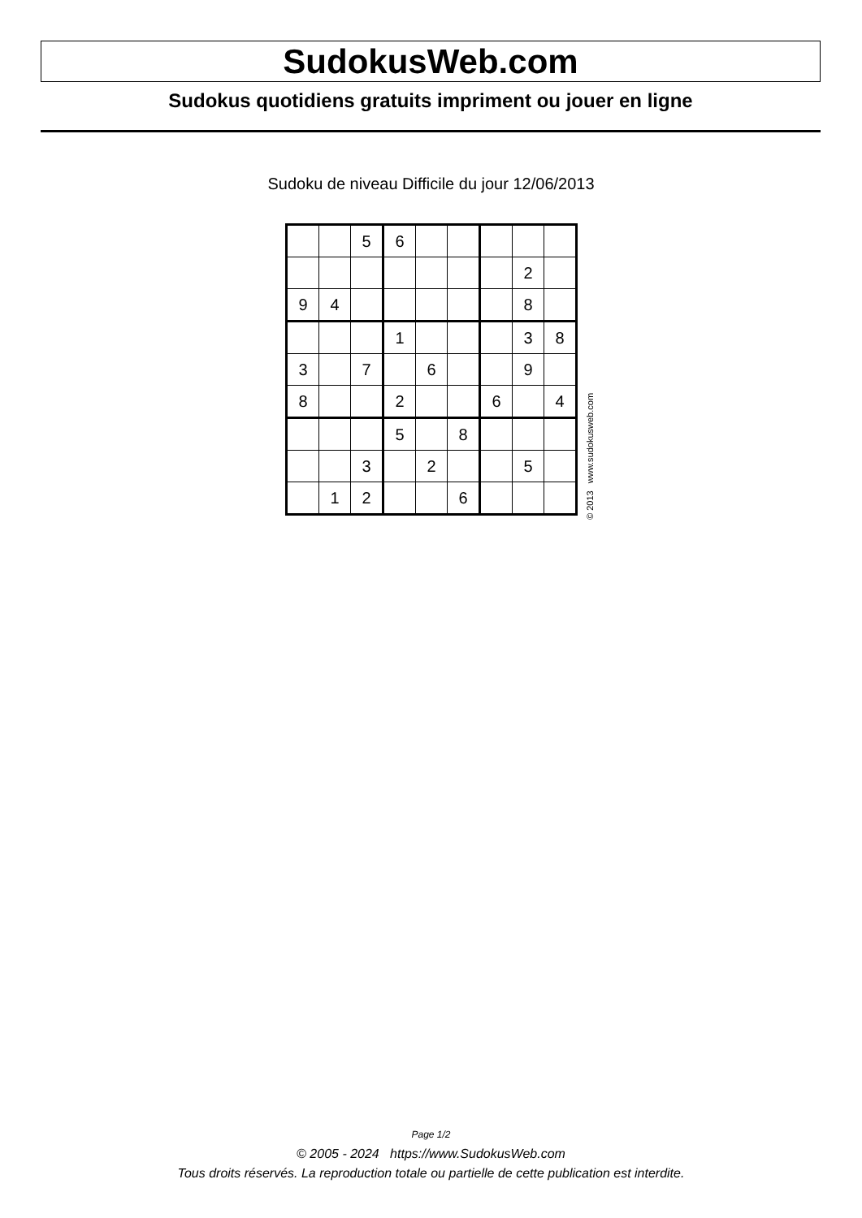SudokusWeb.com
Sudokus quotidiens gratuits impriment ou jouer en ligne
Sudoku de niveau Difficile du jour 12/06/2013
| | | 5 | 6 | | | | | |
| | | | | | | | 2 | |
| 9 | 4 | | | | | | 8 | |
| | | | 1 | | | | 3 | 8 |
| 3 | | 7 | | 6 | | | 9 | |
| 8 | | | 2 | | | 6 | | 4 |
| | | | 5 | | 8 | | | |
| | | 3 | | 2 | | | 5 | |
| | 1 | 2 | | | 6 | | | |
© 2013 www.sudokusweb.com
Page 1/2
© 2005 - 2024 https://www.SudokusWeb.com
Tous droits réservés. La reproduction totale ou partielle de cette publication est interdite.